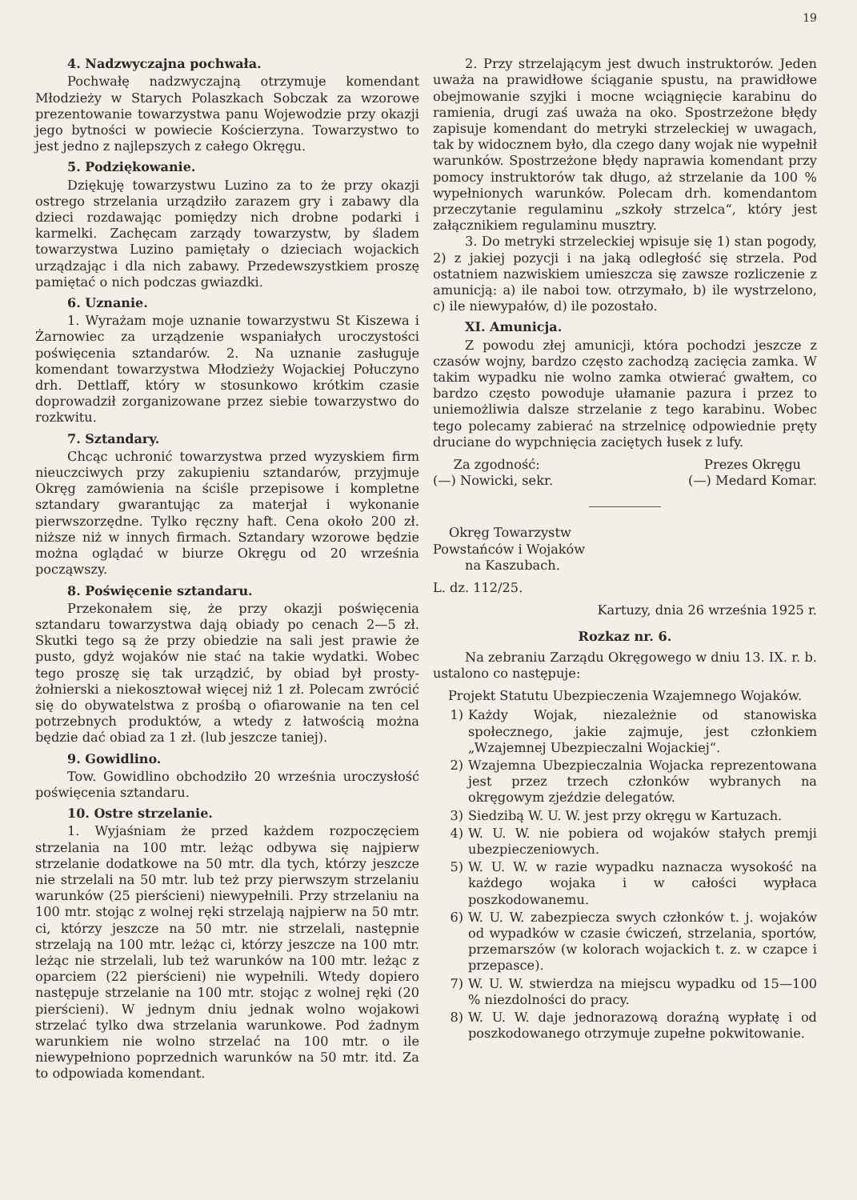19
4. Nadzwyczajna pochwała.
Pochwałę nadzwyczajną otrzymuje komendant Młodzieży w Starych Polaszkach Sobczak za wzorowe prezentowanie towarzystwa panu Wojewodzie przy okazji jego bytności w powiecie Kościerzyna. Towarzystwo to jest jedno z najlepszych z całego Okręgu.
5. Podziękowanie.
Dziękuję towarzystwu Luzino za to że przy okazji ostrego strzelania urządziło zarazem gry i zabawy dla dzieci rozdawając pomiędzy nich drobne podarki i karmelki. Zachęcam zarządy towarzystw, by śladem towarzystwa Luzino pamiętały o dzieciach wojackich urządzając i dla nich zabawy. Przedewszystkiem proszę pamiętać o nich podczas gwiazdki.
6. Uznanie.
1. Wyrażam moje uznanie towarzystwu St Kiszewa i Żarnowiec za urządzenie wspaniałych uroczystości poświęcenia sztandarów. 2. Na uznanie zasługuje komendant towarzystwa Młodzieży Wojackiej Połuczyno drh. Dettlaff, który w stosunkowo krótkim czasie doprowadził zorganizowane przez siebie towarzystwo do rozkwitu.
7. Sztandary.
Chcąc uchronić towarzystwa przed wyzyskiem firm nieuczciwych przy zakupieniu sztandarów, przyjmuje Okręg zamówienia na ściśle przepisowe i kompletne sztandary gwarantując za materjał i wykonanie pierwszorzędne. Tylko ręczny haft. Cena około 200 zł. niższe niż w innych firmach. Sztandary wzorowe będzie można oglądać w biurze Okręgu od 20 września począwszy.
8. Poświęcenie sztandaru.
Przekonałem się, że przy okazji poświęcenia sztandaru towarzystwa dają obiady po cenach 2—5 zł. Skutki tego są że przy obiedzie na sali jest prawie że pusto, gdyż wojaków nie stać na takie wydatki. Wobec tego proszę się tak urządzić, by obiad był prosty-żołnierski a niekosztował więcej niż 1 zł. Polecam zwrócić się do obywatelstwa z prośbą o ofiarowanie na ten cel potrzebnych produktów, a wtedy z łatwością można będzie dać obiad za 1 zł. (lub jeszcze taniej).
9. Gowidlino.
Tow. Gowidlino obchodziło 20 września uroczysłość poświęcenia sztandaru.
10. Ostre strzelanie.
1. Wyjaśniam że przed każdem rozpoczęciem strzelania na 100 mtr. leżąc odbywa się najpierw strzelanie dodatkowe na 50 mtr. dla tych, którzy jeszcze nie strzelali na 50 mtr. lub też przy pierwszym strzelaniu warunków (25 pierścieni) niewypełnili. Przy strzelaniu na 100 mtr. stojąc z wolnej ręki strzelają najpierw na 50 mtr. ci, którzy jeszcze na 50 mtr. nie strzelali, następnie strzelają na 100 mtr. leżąc ci, którzy jeszcze na 100 mtr. leżąc nie strzelali, lub też warunków na 100 mtr. leżąc z oparciem (22 pierścieni) nie wypełnili. Wtedy dopiero następuje strzelanie na 100 mtr. stojąc z wolnej ręki (20 pierścieni). W jednym dniu jednak wolno wojakowi strzelać tylko dwa strzelania warunkowe. Pod żadnym warunkiem nie wolno strzelać na 100 mtr. o ile niewypełniono poprzednich warunków na 50 mtr. itd. Za to odpowiada komendant.
2. Przy strzelającym jest dwuch instruktorów. Jeden uważa na prawidłowe ściąganie spustu, na prawidłowe obejmowanie szyjki i mocne wciągnięcie karabinu do ramienia, drugi zaś uważa na oko. Spostrzeżone błędy zapisuje komendant do metryki strzeleckiej w uwagach, tak by widocznem było, dla czego dany wojak nie wypełnił warunków. Spostrzeżone błędy naprawia komendant przy pomocy instruktorów tak długo, aż strzelanie da 100 % wypełnionych warunków. Polecam drh. komendantom przeczytanie regulaminu „szkoły strzelca“, który jest załącznikiem regulaminu musztry.
3. Do metryki strzeleckiej wpisuje się 1) stan pogody, 2) z jakiej pozycji i na jaką odległość się strzela. Pod ostatniem nazwiskiem umieszcza się zawsze rozliczenie z amunicją: a) ile naboi tow. otrzymało, b) ile wystrzelono, c) ile niewypałów, d) ile pozostało.
XI. Amunicja.
Z powodu złej amunicji, która pochodzi jeszcze z czasów wojny, bardzo często zachodzą zacięcia zamka. W takim wypadku nie wolno zamka otwierać gwałtem, co bardzo często powoduje ułamanie pazura i przez to uniemożliwia dalsze strzelanie z tego karabinu. Wobec tego polecamy zabierać na strzelnicę odpowiednie pręty druciane do wypchnięcia zaciętych łusek z lufy.
Za zgodność:
(—) Nowicki, sekr.
Prezes Okręgu
(—) Medard Komar.
Okręg Towarzystw
Powstańców i Wojaków
na Kaszubach.
L. dz. 112/25.
Kartuzy, dnia 26 września 1925 r.
Rozkaz nr. 6.
Na zebraniu Zarządu Okręgowego w dniu 13. IX. r. b. ustalono co następuje:
Projekt Statutu Ubezpieczenia Wzajemnego Wojaków.
1) Każdy Wojak, niezależnie od stanowiska społecznego, jakie zajmuje, jest członkiem „Wzajemnej Ubezpieczalni Wojackiej“.
2) Wzajemna Ubezpieczalnia Wojacka reprezentowana jest przez trzech członków wybranych na okręgowym zjeździe delegatów.
3) Siedzibą W. U. W. jest przy okręgu w Kartuzach.
4) W. U. W. nie pobiera od wojaków stałych premji ubezpieczeniowych.
5) W. U. W. w razie wypadku naznacza wysokość na każdego wojaka i w całości wypłaca poszkodowanemu.
6) W. U. W. zabezpiecza swych członków t. j. wojaków od wypadków w czasie ćwiczeń, strzelania, sportów, przemarszów (w kolorach wojackich t. z. w czapce i przepasce).
7) W. U. W. stwierdza na miejscu wypadku od 15—100 % niezdolności do pracy.
8) W. U. W. daje jednorazową doraźną wypłatę i od poszkodowanego otrzymuje zupełne pokwitowanie.